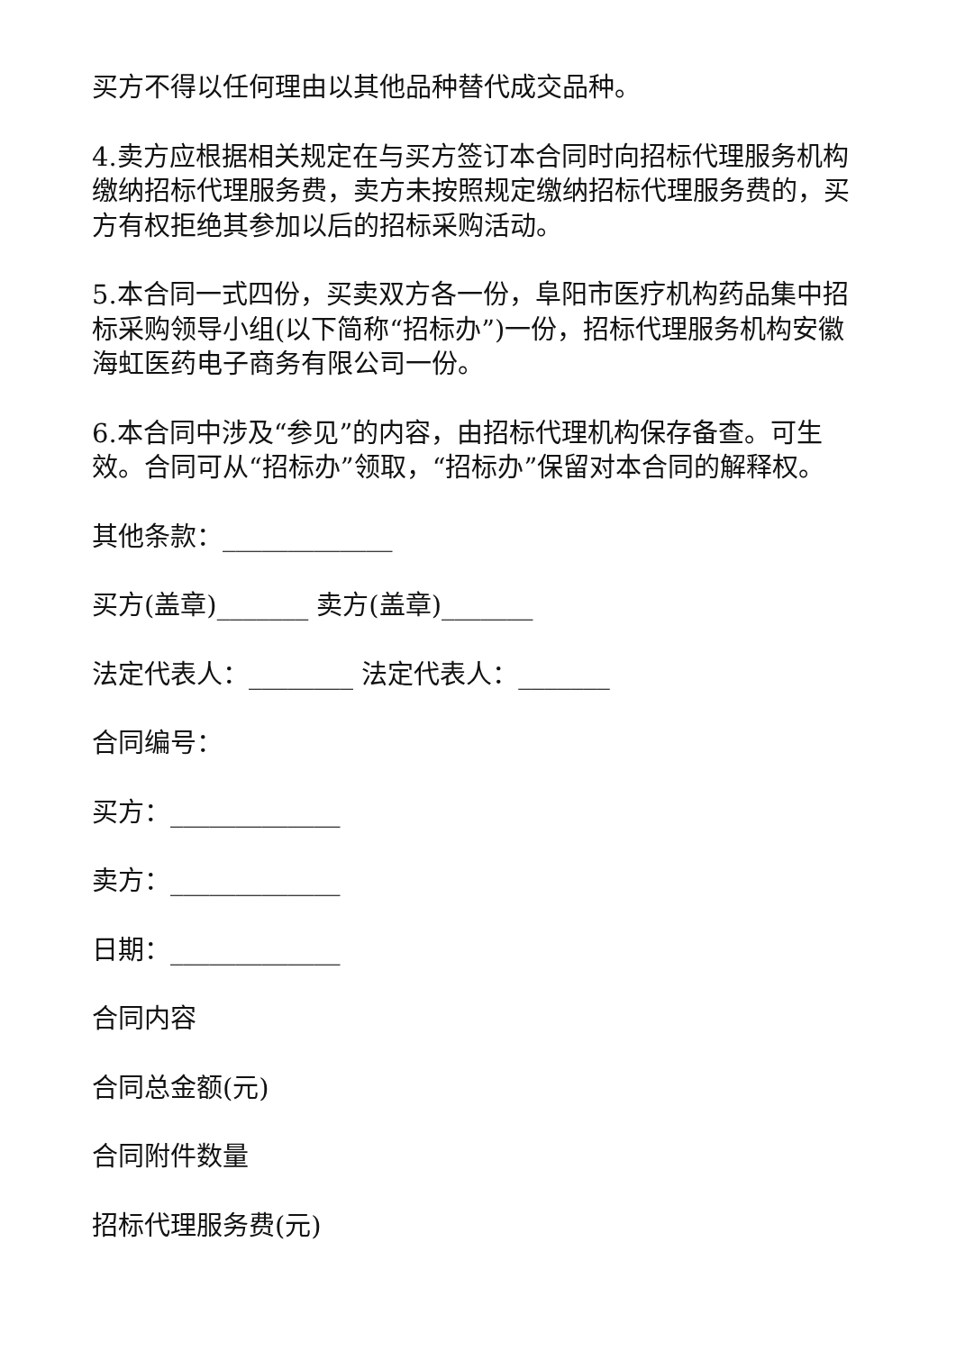买方不得以任何理由以其他品种替代成交品种。
4.卖方应根据相关规定在与买方签订本合同时向招标代理服务机构缴纳招标代理服务费，卖方未按照规定缴纳招标代理服务费的，买方有权拒绝其参加以后的招标采购活动。
5.本合同一式四份，买卖双方各一份，阜阳市医疗机构药品集中招标采购领导小组(以下简称“招标办”)一份，招标代理服务机构安徽海虹医药电子商务有限公司一份。
6.本合同中涉及“参见”的内容，由招标代理机构保存备查。可生效。合同可从“招标办”领取，“招标办”保留对本合同的解释权。
其他条款：_____________
买方(盖章)_______ 卖方(盖章)_______
法定代表人：________ 法定代表人：_______
合同编号：
买方：_____________
卖方：_____________
日期：_____________
合同内容
合同总金额(元)
合同附件数量
招标代理服务费(元)